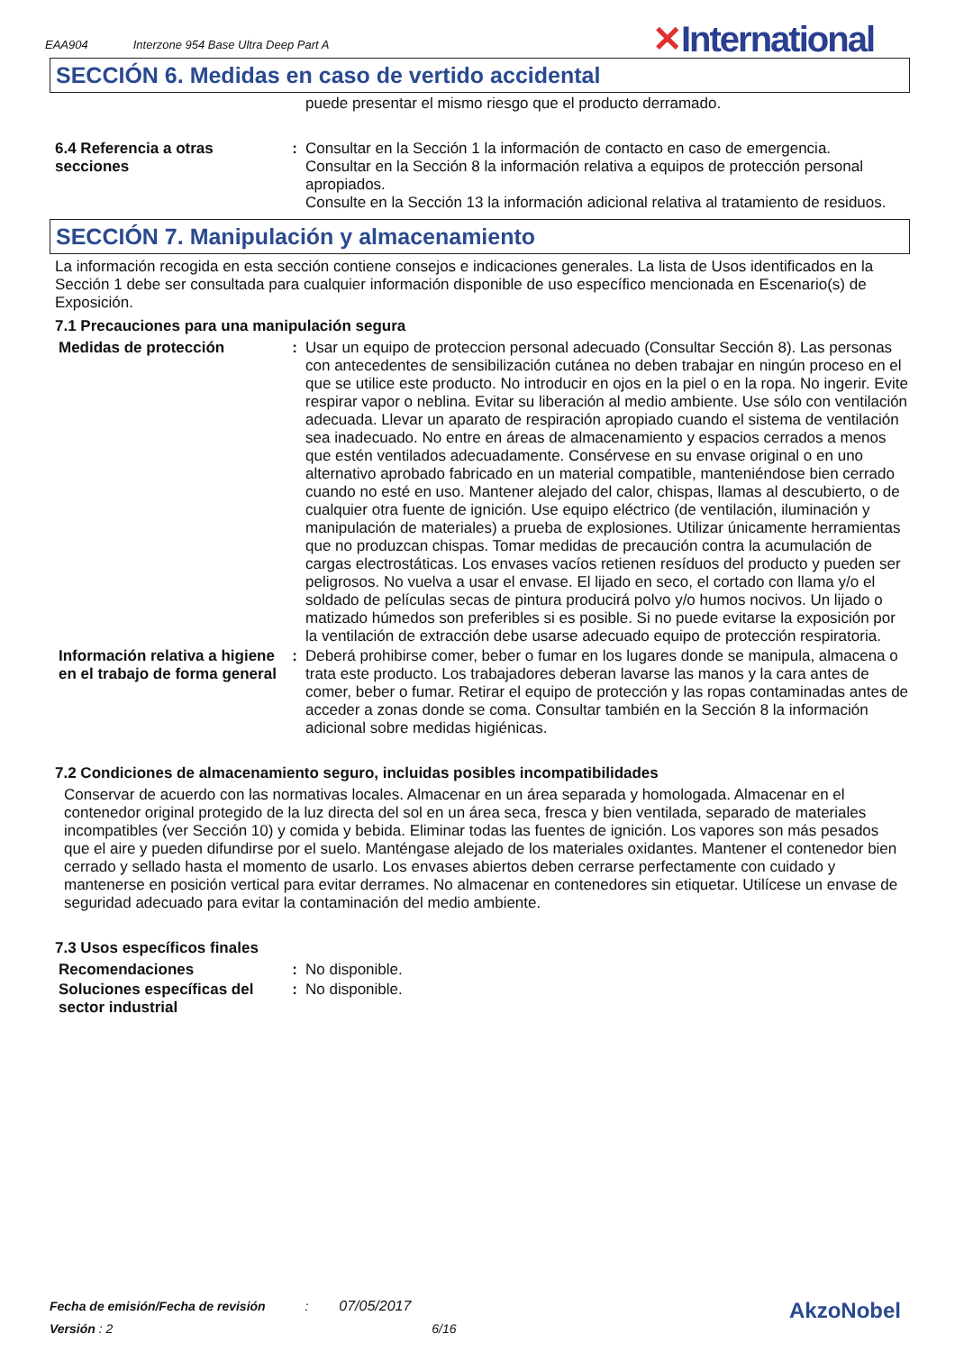EAA904 Interzone 954 Base Ultra Deep Part A
✕International
SECCIÓN 6. Medidas en caso de vertido accidental
puede presentar el mismo riesgo que el producto derramado.
6.4 Referencia a otras secciones
: Consultar en la Sección 1 la información de contacto en caso de emergencia.
Consultar en la Sección 8 la información relativa a equipos de protección personal apropiados.
Consulte en la Sección 13 la información adicional relativa al tratamiento de residuos.
SECCIÓN 7. Manipulación y almacenamiento
La información recogida en esta sección contiene consejos e indicaciones generales. La lista de Usos identificados en la Sección 1 debe ser consultada para cualquier información disponible de uso específico mencionada en Escenario(s) de Exposición.
7.1 Precauciones para una manipulación segura
Medidas de protección : Usar un equipo de proteccion personal adecuado (Consultar Sección 8). Las personas con antecedentes de sensibilización cutánea no deben trabajar en ningún proceso en el que se utilice este producto. No introducir en ojos en la piel o en la ropa. No ingerir. Evite respirar vapor o neblina. Evitar su liberación al medio ambiente. Use sólo con ventilación adecuada. Llevar un aparato de respiración apropiado cuando el sistema de ventilación sea inadecuado. No entre en áreas de almacenamiento y espacios cerrados a menos que estén ventilados adecuadamente. Consérvese en su envase original o en uno alternativo aprobado fabricado en un material compatible, manteniéndose bien cerrado cuando no esté en uso. Mantener alejado del calor, chispas, llamas al descubierto, o de cualquier otra fuente de ignición. Use equipo eléctrico (de ventilación, iluminación y manipulación de materiales) a prueba de explosiones. Utilizar únicamente herramientas que no produzcan chispas. Tomar medidas de precaución contra la acumulación de cargas electrostáticas. Los envases vacíos retienen resíduos del producto y pueden ser peligrosos. No vuelva a usar el envase. El lijado en seco, el cortado con llama y/o el soldado de películas secas de pintura producirá polvo y/o humos nocivos. Un lijado o matizado húmedos son preferibles si es posible. Si no puede evitarse la exposición por la ventilación de extracción debe usarse adecuado equipo de protección respiratoria.
Información relativa a higiene en el trabajo de forma general
: Deberá prohibirse comer, beber o fumar en los lugares donde se manipula, almacena o trata este producto. Los trabajadores deberan lavarse las manos y la cara antes de comer, beber o fumar. Retirar el equipo de protección y las ropas contaminadas antes de acceder a zonas donde se coma. Consultar también en la Sección 8 la información adicional sobre medidas higiénicas.
7.2 Condiciones de almacenamiento seguro, incluidas posibles incompatibilidades
Conservar de acuerdo con las normativas locales. Almacenar en un área separada y homologada. Almacenar en el contenedor original protegido de la luz directa del sol en un área seca, fresca y bien ventilada, separado de materiales incompatibles (ver Sección 10) y comida y bebida. Eliminar todas las fuentes de ignición. Los vapores son más pesados que el aire y pueden difundirse por el suelo. Manténgase alejado de los materiales oxidantes. Mantener el contenedor bien cerrado y sellado hasta el momento de usarlo. Los envases abiertos deben cerrarse perfectamente con cuidado y mantenerse en posición vertical para evitar derrames. No almacenar en contenedores sin etiquetar. Utilícese un envase de seguridad adecuado para evitar la contaminación del medio ambiente.
7.3 Usos específicos finales
Recomendaciones : No disponible.
Soluciones específicas del sector industrial
: No disponible.
Fecha de emisión/Fecha de revisión : 07/05/2017
Versión : 2 6/16
AkzoNobel